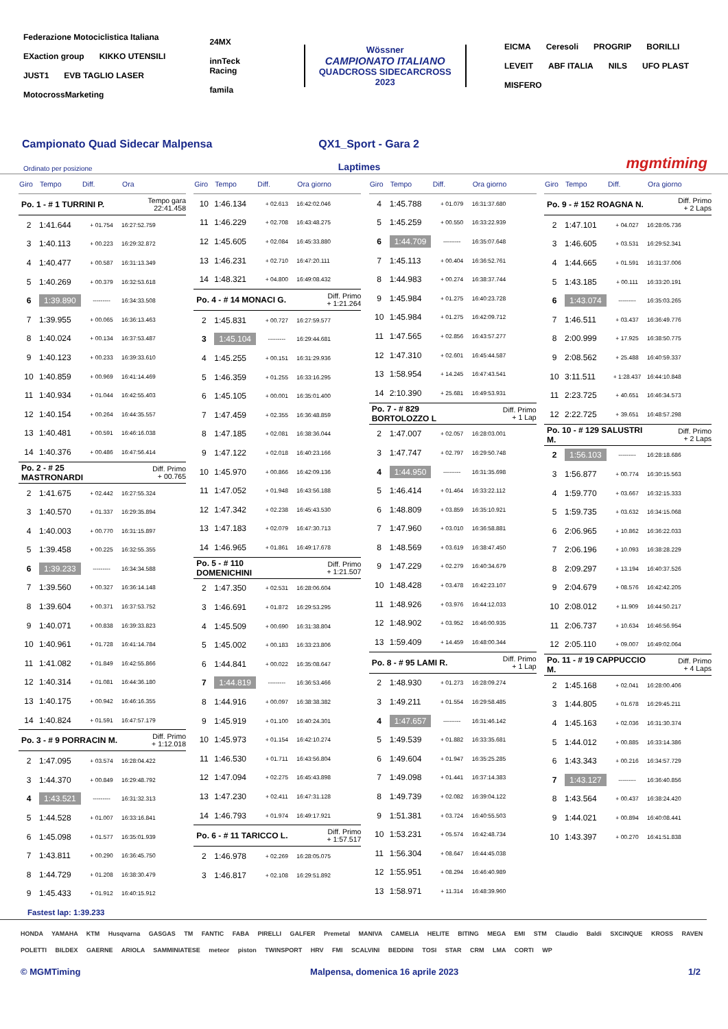Federazione Motociclistica Italiana EXaction group KIKKO UTENSILI JUST1 EVB TAGLIO LASER MotocrossMarketing
24MX innTeck Racing famila
Wössner
CAMPIONATO ITALIANO
QUADCROSS SIDECARCROSS
2023
EICMA Ceresoli PROGRIP BORILLI LEVEIT ABF ITALIA NILS UFO PLAST MISFERO
Campionato Quad Sidecar Malpensa QX1_Sport - Gara 2
Ordinato per posizione Laptimes mgmtiming
| Giro | Tempo | Diff. | Ora |
| --- | --- | --- | --- |
| Po. 1 - # 1 TURRINI P. | | | Tempo gara 22:41.458 |
| 2 | 1:41.644 | + 01.754 | 16:27:52.759 |
| 3 | 1:40.113 | + 00.223 | 16:29:32.872 |
| 4 | 1:40.477 | + 00.587 | 16:31:13.349 |
| 5 | 1:40.269 | + 00.379 | 16:32:53.618 |
| 6 | 1:39.890 | --------- | 16:34:33.508 |
| 7 | 1:39.955 | + 00.065 | 16:36:13.463 |
| 8 | 1:40.024 | + 00.134 | 16:37:53.487 |
| 9 | 1:40.123 | + 00.233 | 16:39:33.610 |
| 10 | 1:40.859 | + 00.969 | 16:41:14.469 |
| 11 | 1:40.934 | + 01.044 | 16:42:55.403 |
| 12 | 1:40.154 | + 00.264 | 16:44:35.557 |
| 13 | 1:40.481 | + 00.591 | 16:46:16.038 |
| 14 | 1:40.376 | + 00.486 | 16:47:56.414 |
| Po. 2 - # 25 MASTRONARDI | | | Diff. Primo + 00.765 |
| 2 | 1:41.675 | + 02.442 | 16:27:55.324 |
| 3 | 1:40.570 | + 01.337 | 16:29:35.894 |
| 4 | 1:40.003 | + 00.770 | 16:31:15.897 |
| 5 | 1:39.458 | + 00.225 | 16:32:55.355 |
| 6 | 1:39.233 | --------- | 16:34:34.588 |
| 7 | 1:39.560 | + 00.327 | 16:36:14.148 |
| 8 | 1:39.604 | + 00.371 | 16:37:53.752 |
| 9 | 1:40.071 | + 00.838 | 16:39:33.823 |
| 10 | 1:40.961 | + 01.728 | 16:41:14.784 |
| 11 | 1:41.082 | + 01.849 | 16:42:55.866 |
| 12 | 1:40.314 | + 01.081 | 16:44:36.180 |
| 13 | 1:40.175 | + 00.942 | 16:46:16.355 |
| 14 | 1:40.824 | + 01.591 | 16:47:57.179 |
| Po. 3 - # 9 PORRACIN M. | | | Diff. Primo + 1:12.018 |
| 2 | 1:47.095 | + 03.574 | 16:28:04.422 |
| 3 | 1:44.370 | + 00.849 | 16:29:48.792 |
| 4 | 1:43.521 | --------- | 16:31:32.313 |
| 5 | 1:44.528 | + 01.007 | 16:33:16.841 |
| 6 | 1:45.098 | + 01.577 | 16:35:01.939 |
| 7 | 1:43.811 | + 00.290 | 16:36:45.750 |
| 8 | 1:44.729 | + 01.208 | 16:38:30.479 |
| 9 | 1:45.433 | + 01.912 | 16:40:15.912 |
| Giro | Tempo | Diff. | Ora giorno |
| --- | --- | --- | --- |
| 10 | 1:46.134 | + 02.613 | 16:42:02.046 |
| 11 | 1:46.229 | + 02.708 | 16:43:48.275 |
| 12 | 1:45.605 | + 02.084 | 16:45:33.880 |
| 13 | 1:46.231 | + 02.710 | 16:47:20.111 |
| 14 | 1:48.321 | + 04.800 | 16:49:08.432 |
| Po. 4 - # 14 MONACI G. | | | Diff. Primo + 1:21.264 |
| 2 | 1:45.831 | + 00.727 | 16:27:59.577 |
| 3 | 1:45.104 | --------- | 16:29:44.681 |
| 4 | 1:45.255 | + 00.151 | 16:31:29.936 |
| 5 | 1:46.359 | + 01.255 | 16:33:16.295 |
| 6 | 1:45.105 | + 00.001 | 16:35:01.400 |
| 7 | 1:47.459 | + 02.355 | 16:36:48.859 |
| 8 | 1:47.185 | + 02.081 | 16:38:36.044 |
| 9 | 1:47.122 | + 02.018 | 16:40:23.166 |
| 10 | 1:45.970 | + 00.866 | 16:42:09.136 |
| 11 | 1:47.052 | + 01.948 | 16:43:56.188 |
| 12 | 1:47.342 | + 02.238 | 16:45:43.530 |
| 13 | 1:47.183 | + 02.079 | 16:47:30.713 |
| 14 | 1:46.965 | + 01.861 | 16:49:17.678 |
| Po. 5 - # 110 DOMENICHINI | | | Diff. Primo + 1:21.507 |
| 2 | 1:47.350 | + 02.531 | 16:28:06.604 |
| 3 | 1:46.691 | + 01.872 | 16:29:53.295 |
| 4 | 1:45.509 | + 00.690 | 16:31:38.804 |
| 5 | 1:45.002 | + 00.183 | 16:33:23.806 |
| 6 | 1:44.841 | + 00.022 | 16:35:08.647 |
| 7 | 1:44.819 | --------- | 16:36:53.466 |
| 8 | 1:44.916 | + 00.097 | 16:38:38.382 |
| 9 | 1:45.919 | + 01.100 | 16:40:24.301 |
| 10 | 1:45.973 | + 01.154 | 16:42:10.274 |
| 11 | 1:46.530 | + 01.711 | 16:43:56.804 |
| 12 | 1:47.094 | + 02.275 | 16:45:43.898 |
| 13 | 1:47.230 | + 02.411 | 16:47:31.128 |
| 14 | 1:46.793 | + 01.974 | 16:49:17.921 |
| Po. 6 - # 11 TARICCO L. | | | Diff. Primo + 1:57.517 |
| 2 | 1:46.978 | + 02.269 | 16:28:05.075 |
| 3 | 1:46.817 | + 02.108 | 16:29:51.892 |
| Giro | Tempo | Diff. | Ora giorno |
| --- | --- | --- | --- |
| 4 | 1:45.788 | + 01.079 | 16:31:37.680 |
| 5 | 1:45.259 | + 00.550 | 16:33:22.939 |
| 6 | 1:44.709 | --------- | 16:35:07.648 |
| 7 | 1:45.113 | + 00.404 | 16:36:52.761 |
| 8 | 1:44.983 | + 00.274 | 16:38:37.744 |
| 9 | 1:45.984 | + 01.275 | 16:40:23.728 |
| 10 | 1:45.984 | + 01.275 | 16:42:09.712 |
| 11 | 1:47.565 | + 02.856 | 16:43:57.277 |
| 12 | 1:47.310 | + 02.601 | 16:45:44.587 |
| 13 | 1:58.954 | + 14.245 | 16:47:43.541 |
| 14 | 2:10.390 | + 25.681 | 16:49:53.931 |
| Po. 7 - # 829 BORTOLOZZO L | | | Diff. Primo + 1 Lap |
| 2 | 1:47.007 | + 02.057 | 16:28:03.001 |
| 3 | 1:47.747 | + 02.797 | 16:29:50.748 |
| 4 | 1:44.950 | --------- | 16:31:35.698 |
| 5 | 1:46.414 | + 01.464 | 16:33:22.112 |
| 6 | 1:48.809 | + 03.859 | 16:35:10.921 |
| 7 | 1:47.960 | + 03.010 | 16:36:58.881 |
| 8 | 1:48.569 | + 03.619 | 16:38:47.450 |
| 9 | 1:47.229 | + 02.279 | 16:40:34.679 |
| 10 | 1:48.428 | + 03.478 | 16:42:23.107 |
| 11 | 1:48.926 | + 03.976 | 16:44:12.033 |
| 12 | 1:48.902 | + 03.952 | 16:46:00.935 |
| 13 | 1:59.409 | + 14.459 | 16:48:00.344 |
| Po. 8 - # 95 LAMI R. | | | Diff. Primo + 1 Lap |
| 2 | 1:48.930 | + 01.273 | 16:28:09.274 |
| 3 | 1:49.211 | + 01.554 | 16:29:58.485 |
| 4 | 1:47.657 | --------- | 16:31:46.142 |
| 5 | 1:49.539 | + 01.882 | 16:33:35.681 |
| 6 | 1:49.604 | + 01.947 | 16:35:25.285 |
| 7 | 1:49.098 | + 01.441 | 16:37:14.383 |
| 8 | 1:49.739 | + 02.082 | 16:39:04.122 |
| 9 | 1:51.381 | + 03.724 | 16:40:55.503 |
| 10 | 1:53.231 | + 05.574 | 16:42:48.734 |
| 11 | 1:56.304 | + 08.647 | 16:44:45.038 |
| 12 | 1:55.951 | + 08.294 | 16:46:40.989 |
| 13 | 1:58.971 | + 11.314 | 16:48:39.960 |
| Giro | Tempo | Diff. | Ora giorno |
| --- | --- | --- | --- |
| Po. 9 - # 152 ROAGNA N. | | | Diff. Primo + 2 Laps |
| 2 | 1:47.101 | + 04.027 | 16:28:05.736 |
| 3 | 1:46.605 | + 03.531 | 16:29:52.341 |
| 4 | 1:44.665 | + 01.591 | 16:31:37.006 |
| 5 | 1:43.185 | + 00.111 | 16:33:20.191 |
| 6 | 1:43.074 | --------- | 16:35:03.265 |
| 7 | 1:46.511 | + 03.437 | 16:36:49.776 |
| 8 | 2:00.999 | + 17.925 | 16:38:50.775 |
| 9 | 2:08.562 | + 25.488 | 16:40:59.337 |
| 10 | 3:11.511 | + 1:28.437 | 16:44:10.848 |
| 11 | 2:23.725 | + 40.651 | 16:46:34.573 |
| 12 | 2:22.725 | + 39.651 | 16:48:57.298 |
| Po. 10 - # 129 SALUSTRI M. | | | Diff. Primo + 2 Laps |
| 2 | 1:56.103 | --------- | 16:28:18.686 |
| 3 | 1:56.877 | + 00.774 | 16:30:15.563 |
| 4 | 1:59.770 | + 03.667 | 16:32:15.333 |
| 5 | 1:59.735 | + 03.632 | 16:34:15.068 |
| 6 | 2:06.965 | + 10.862 | 16:36:22.033 |
| 7 | 2:06.196 | + 10.093 | 16:38:28.229 |
| 8 | 2:09.297 | + 13.194 | 16:40:37.526 |
| 9 | 2:04.679 | + 08.576 | 16:42:42.205 |
| 10 | 2:08.012 | + 11.909 | 16:44:50.217 |
| 11 | 2:06.737 | + 10.634 | 16:46:56.954 |
| 12 | 2:05.110 | + 09.007 | 16:49:02.064 |
| Po. 11 - # 19 CAPPUCCIO M. | | | Diff. Primo + 4 Laps |
| 2 | 1:45.168 | + 02.041 | 16:28:00.406 |
| 3 | 1:44.805 | + 01.678 | 16:29:45.211 |
| 4 | 1:45.163 | + 02.036 | 16:31:30.374 |
| 5 | 1:44.012 | + 00.885 | 16:33:14.386 |
| 6 | 1:43.343 | + 00.216 | 16:34:57.729 |
| 7 | 1:43.127 | --------- | 16:36:40.856 |
| 8 | 1:43.564 | + 00.437 | 16:38:24.420 |
| 9 | 1:44.021 | + 00.894 | 16:40:08.441 |
| 10 | 1:43.397 | + 00.270 | 16:41:51.838 |
Fastest lap: 1:39.233
HONDA YAMAHA KTM Husqvarna GASGAS TM FANTIC FABA PIRELLI GALFER Premetal MANIVA CAMELIA HELITE BITING MEGA EMI STM Claudio Baldi SXCINQUE KROSS RAVEN POLETTI BILDEX GAERNE ARIOLA SAMMINIATESE meteor piston TWINSPORT HRV FMI SCALVINI BEDDINI TOSI STAR CRM LMA CORTI WP
© MGMTiming Malpensa, domenica 16 aprile 2023 1/2